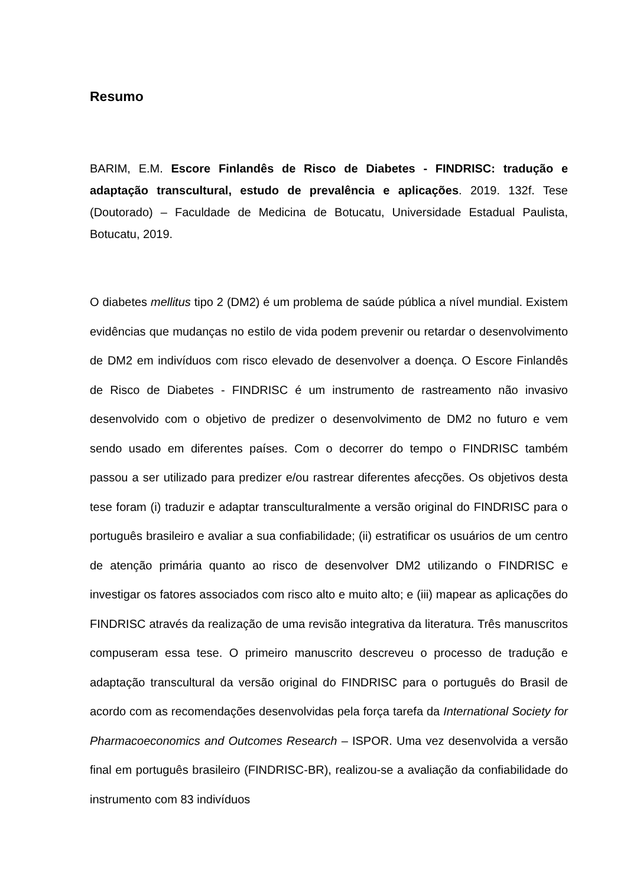Resumo
BARIM, E.M. Escore Finlandês de Risco de Diabetes - FINDRISC: tradução e adaptação transcultural, estudo de prevalência e aplicações. 2019. 132f. Tese (Doutorado) – Faculdade de Medicina de Botucatu, Universidade Estadual Paulista, Botucatu, 2019.
O diabetes mellitus tipo 2 (DM2) é um problema de saúde pública a nível mundial. Existem evidências que mudanças no estilo de vida podem prevenir ou retardar o desenvolvimento de DM2 em indivíduos com risco elevado de desenvolver a doença. O Escore Finlandês de Risco de Diabetes - FINDRISC é um instrumento de rastreamento não invasivo desenvolvido com o objetivo de predizer o desenvolvimento de DM2 no futuro e vem sendo usado em diferentes países. Com o decorrer do tempo o FINDRISC também passou a ser utilizado para predizer e/ou rastrear diferentes afecções. Os objetivos desta tese foram (i) traduzir e adaptar transculturalmente a versão original do FINDRISC para o português brasileiro e avaliar a sua confiabilidade; (ii) estratificar os usuários de um centro de atenção primária quanto ao risco de desenvolver DM2 utilizando o FINDRISC e investigar os fatores associados com risco alto e muito alto; e (iii) mapear as aplicações do FINDRISC através da realização de uma revisão integrativa da literatura. Três manuscritos compuseram essa tese. O primeiro manuscrito descreveu o processo de tradução e adaptação transcultural da versão original do FINDRISC para o português do Brasil de acordo com as recomendações desenvolvidas pela força tarefa da International Society for Pharmacoeconomics and Outcomes Research – ISPOR. Uma vez desenvolvida a versão final em português brasileiro (FINDRISC-BR), realizou-se a avaliação da confiabilidade do instrumento com 83 indivíduos